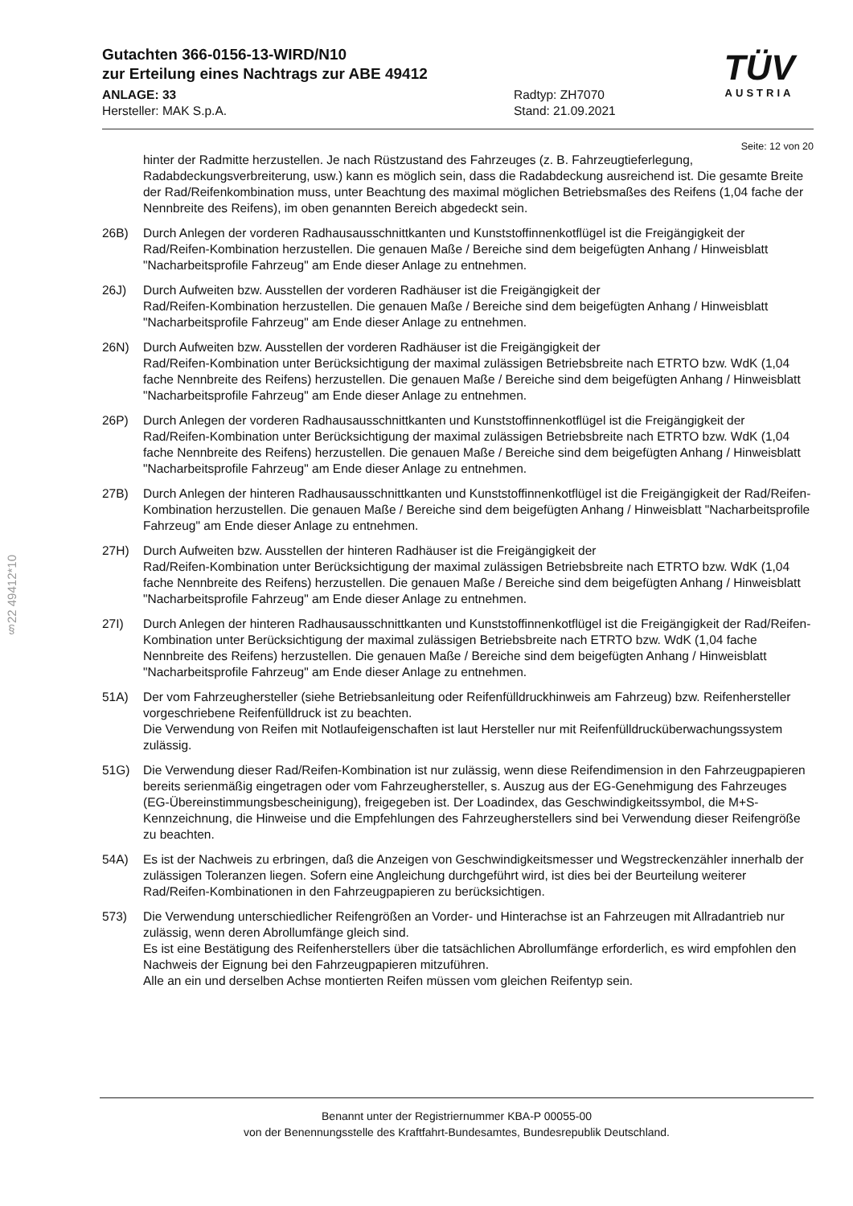§22 49412*10
TÜV
AUSTRIA
Gutachten 366-0156-13-WIRD/N10
zur Erteilung eines Nachtrags zur ABE 49412
ANLAGE: 33
Hersteller: MAK S.p.A.
Radtyp: ZH7070
Stand: 21.09.2021
Seite: 12 von 20
hinter der Radmitte herzustellen. Je nach Rüstzustand des Fahrzeuges (z. B. Fahrzeugtieferlegung, Radabdeckungsverbreiterung, usw.) kann es möglich sein, dass die Radabdeckung ausreichend ist. Die gesamte Breite der Rad/Reifenkombination muss, unter Beachtung des maximal möglichen Betriebsmaßes des Reifens (1,04 fache der Nennbreite des Reifens), im oben genannten Bereich abgedeckt sein.
26B) Durch Anlegen der vorderen Radhausausschnittkanten und Kunststoffinnenkotflügel ist die Freigängigkeit der Rad/Reifen-Kombination herzustellen. Die genauen Maße / Bereiche sind dem beigefügten Anhang / Hinweisblatt "Nacharbeitsprofile Fahrzeug" am Ende dieser Anlage zu entnehmen.
26J) Durch Aufweiten bzw. Ausstellen der vorderen Radhäuser ist die Freigängigkeit der
Rad/Reifen-Kombination herzustellen. Die genauen Maße / Bereiche sind dem beigefügten Anhang / Hinweisblatt "Nacharbeitsprofile Fahrzeug" am Ende dieser Anlage zu entnehmen.
26N) Durch Aufweiten bzw. Ausstellen der vorderen Radhäuser ist die Freigängigkeit der
Rad/Reifen-Kombination unter Berücksichtigung der maximal zulässigen Betriebsbreite nach ETRTO bzw. WdK (1,04 fache Nennbreite des Reifens) herzustellen. Die genauen Maße / Bereiche sind dem beigefügten Anhang / Hinweisblatt "Nacharbeitsprofile Fahrzeug" am Ende dieser Anlage zu entnehmen.
26P) Durch Anlegen der vorderen Radhausausschnittkanten und Kunststoffinnenkotflügel ist die Freigängigkeit der Rad/Reifen-Kombination unter Berücksichtigung der maximal zulässigen Betriebsbreite nach ETRTO bzw. WdK (1,04 fache Nennbreite des Reifens) herzustellen. Die genauen Maße / Bereiche sind dem beigefügten Anhang / Hinweisblatt "Nacharbeitsprofile Fahrzeug" am Ende dieser Anlage zu entnehmen.
27B) Durch Anlegen der hinteren Radhausausschnittkanten und Kunststoffinnenkotflügel ist die Freigängigkeit der Rad/Reifen-Kombination herzustellen. Die genauen Maße / Bereiche sind dem beigefügten Anhang / Hinweisblatt "Nacharbeitsprofile Fahrzeug" am Ende dieser Anlage zu entnehmen.
27H) Durch Aufweiten bzw. Ausstellen der hinteren Radhäuser ist die Freigängigkeit der
Rad/Reifen-Kombination unter Berücksichtigung der maximal zulässigen Betriebsbreite nach ETRTO bzw. WdK (1,04 fache Nennbreite des Reifens) herzustellen. Die genauen Maße / Bereiche sind dem beigefügten Anhang / Hinweisblatt "Nacharbeitsprofile Fahrzeug" am Ende dieser Anlage zu entnehmen.
27I) Durch Anlegen der hinteren Radhausausschnittkanten und Kunststoffinnenkotflügel ist die Freigängigkeit der Rad/Reifen-Kombination unter Berücksichtigung der maximal zulässigen Betriebsbreite nach ETRTO bzw. WdK (1,04 fache Nennbreite des Reifens) herzustellen. Die genauen Maße / Bereiche sind dem beigefügten Anhang / Hinweisblatt "Nacharbeitsprofile Fahrzeug" am Ende dieser Anlage zu entnehmen.
51A) Der vom Fahrzeughersteller (siehe Betriebsanleitung oder Reifenfülldruckhinweis am Fahrzeug) bzw. Reifenhersteller vorgeschriebene Reifenfülldruck ist zu beachten.
Die Verwendung von Reifen mit Notlaufeigenschaften ist laut Hersteller nur mit Reifenfülldrucküberwachungssystem zulässig.
51G) Die Verwendung dieser Rad/Reifen-Kombination ist nur zulässig, wenn diese Reifendimension in den Fahrzeugpapieren bereits serienmäßig eingetragen oder vom Fahrzeughersteller, s. Auszug aus der EG-Genehmigung des Fahrzeuges (EG-Übereinstimmungsbescheinigung), freigegeben ist. Der Loadindex, das Geschwindigkeitssymbol, die M+S-Kennzeichnung, die Hinweise und die Empfehlungen des Fahrzeugherstellers sind bei Verwendung dieser Reifengröße zu beachten.
54A) Es ist der Nachweis zu erbringen, daß die Anzeigen von Geschwindigkeitsmesser und Wegstreckenzähler innerhalb der zulässigen Toleranzen liegen. Sofern eine Angleichung durchgeführt wird, ist dies bei der Beurteilung weiterer Rad/Reifen-Kombinationen in den Fahrzeugpapieren zu berücksichtigen.
573) Die Verwendung unterschiedlicher Reifengrößen an Vorder- und Hinterachse ist an Fahrzeugen mit Allradantrieb nur zulässig, wenn deren Abrollumfänge gleich sind.
Es ist eine Bestätigung des Reifenherstellers über die tatsächlichen Abrollumfänge erforderlich, es wird empfohlen den Nachweis der Eignung bei den Fahrzeugpapieren mitzuführen.
Alle an ein und derselben Achse montierten Reifen müssen vom gleichen Reifentyp sein.
Benannt unter der Registriernummer KBA-P 00055-00
von der Benennungsstelle des Kraftfahrt-Bundesamtes, Bundesrepublik Deutschland.